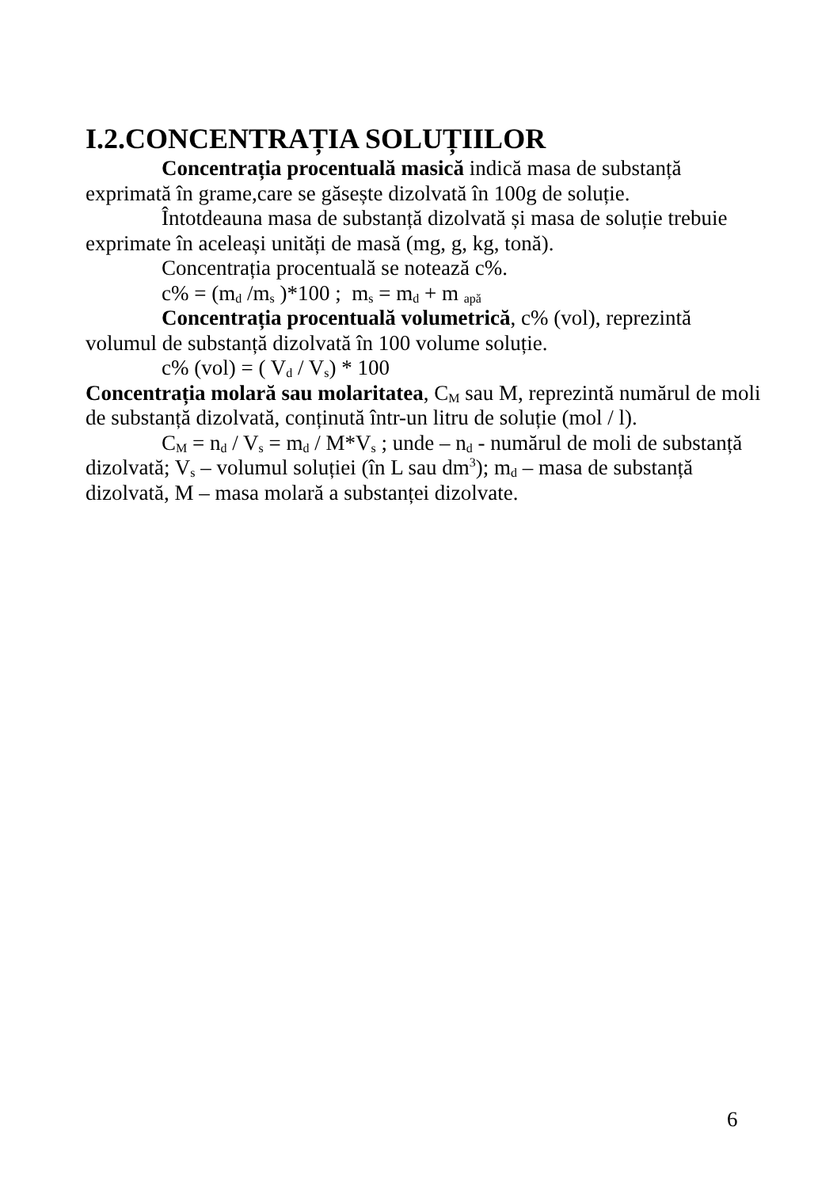I.2.CONCENTRAȚIA SOLUȚIILOR
Concentrația procentuală masică indică masa de substanță exprimată în grame,care se găsește dizolvată în 100g de soluție.
Întotdeauna masa de substanță dizolvată și masa de soluție trebuie exprimate în aceleași unități de masă (mg, g, kg, tonă).
Concentrația procentuală se notează c%.
c% = (m<sub>d</sub> /m<sub>s</sub> )*100 ; m<sub>s</sub> = m<sub>d</sub> + m <sub>apă</sub>
Concentrația procentuală volumetrică, c% (vol), reprezintă volumul de substanță dizolvată în 100 volume soluție.
c% (vol) = ( V<sub>d</sub> / V<sub>s</sub>) * 100
Concentrația molară sau molaritatea, C<sub>M</sub> sau M, reprezintă numărul de moli de substanță dizolvată, conținută într-un litru de soluție (mol / l).
C<sub>M</sub> = n<sub>d</sub> / V<sub>s</sub> = m<sub>d</sub> / M*V<sub>s</sub> ; unde – n<sub>d</sub> - numărul de moli de substanță dizolvată; V<sub>s</sub> – volumul soluției (în L sau dm<sup>3</sup>); m<sub>d</sub> – masa de substanță dizolvată, M – masa molară a substanței dizolvate.
6